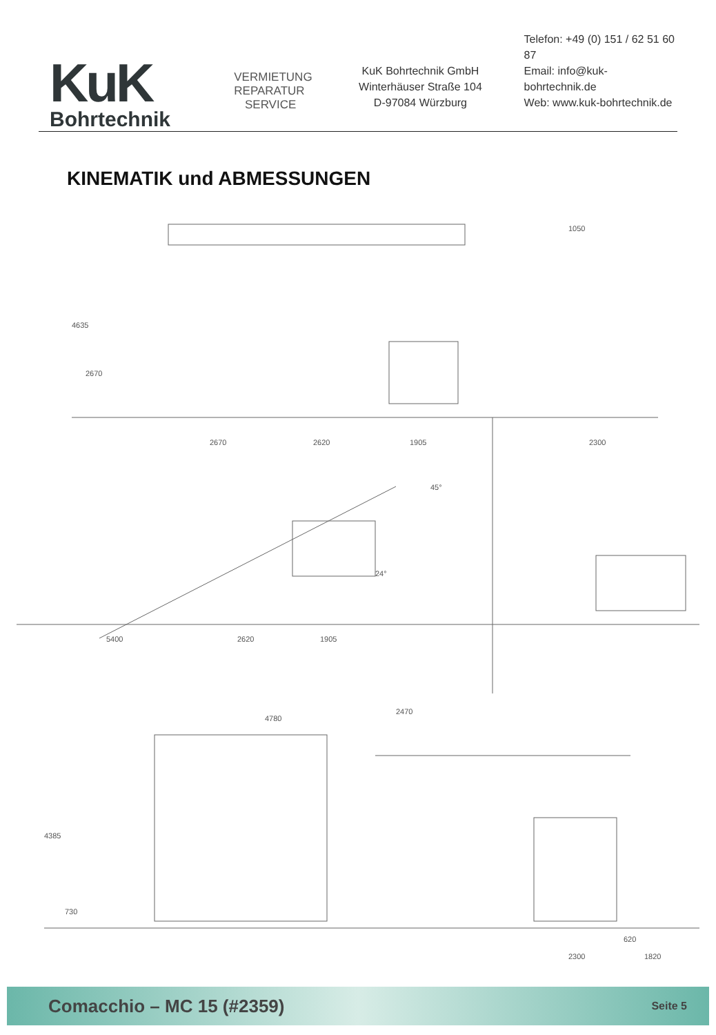KuK
Bohrtechnik
VERMIETUNG
REPARATUR
SERVICE
KuK Bohrtechnik GmbH
Winterhäuser Straße 104
D-97084 Würzburg
Telefon: +49 (0) 151 / 62 51 60 87
Email: info@kuk-bohrtechnik.de
Web: www.kuk-bohrtechnik.de
KINEMATIK und ABMESSUNGEN
4635
2670
2670 2620 1905
1050
2300
24°
45°
5400 2620 1905
2470
4780
4385
730
620
2300 1820
Comacchio – MC 15 (#2359) Seite 5